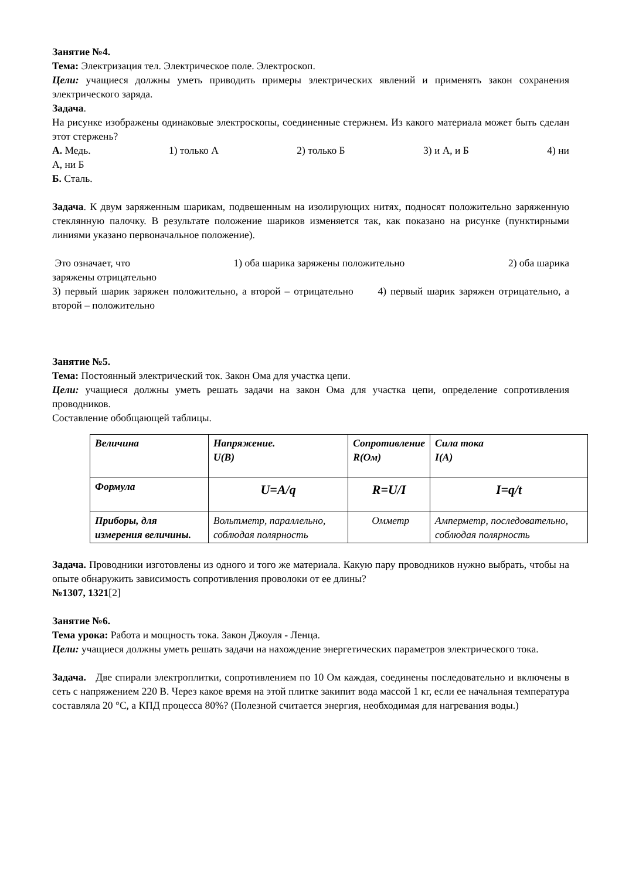Занятие №4.
Тема: Электризация тел. Электрическое поле. Электроскоп.
Цели: учащиеся должны уметь приводить примеры электрических явлений и применять закон сохранения электрического заряда.
Задача.
На рисунке изображены одинаковые электроскопы, соединенные стержнем. Из какого материала может быть сделан этот стержень?
А. Медь. 1) только А 2) только Б 3) и А, и Б 4) ни
А, ни Б
Б. Сталь.
Задача. К двум заряженным шарикам, подвешенным на изолирующих нитях, подносят положительно заряженную стеклянную палочку. В результате положение шариков изменяется так, как показано на рисунке (пунктирными линиями указано первоначальное положение).
Это означает, что 1) оба шарика заряжены положительно 2) оба шарика
заряжены отрицательно
3) первый шарик заряжен положительно, а второй – отрицательно 4) первый шарик заряжен отрицательно, а второй – положительно
Занятие №5.
Тема: Постоянный электрический ток. Закон Ома для участка цепи.
Цели: учащиеся должны уметь решать задачи на закон Ома для участка цепи, определение сопротивления проводников.
Составление обобщающей таблицы.
| Величина | Напряжение. U(B) | Сопротивление R(Ом) | Сила тока I(A) |
| Формула | U=A/q | R=U/I | I=q/t |
| Приборы, для измерения величины. | Вольтметр, параллельно, соблюдая полярность | Омметр | Амперметр, последовательно, соблюдая полярность |
Задача. Проводники изготовлены из одного и того же материала. Какую пару проводников нужно выбрать, чтобы на опыте обнаружить зависимость сопротивления проволоки от ее длины?
№1307, 1321[2]
Занятие №6.
Тема урока: Работа и мощность тока. Закон Джоуля - Ленца.
Цели: учащиеся должны уметь решать задачи на нахождение энергетических параметров электрического тока.
Задача. Две спирали электроплитки, сопротивлением по 10 Ом каждая, соединены последовательно и включены в сеть с напряжением 220 В. Через какое время на этой плитке закипит вода массой 1 кг, если ее начальная температура составляла 20 °С, а КПД процесса 80%? (Полезной считается энергия, необходимая для нагревания воды.)